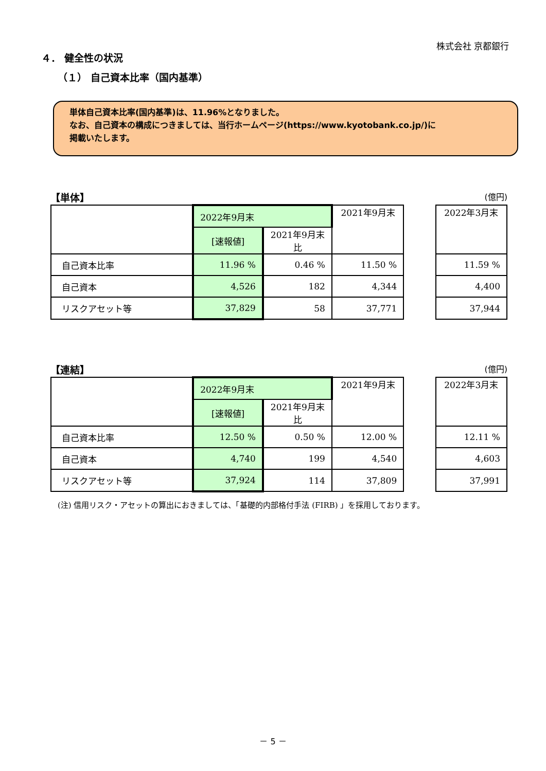株式会社 京都銀行
４． 健全性の状況
（１） 自己資本比率（国内基準）
単体自己資本比率(国内基準)は、11.96%となりました。
なお、自己資本の構成につきましては、当行ホームページ(https://www.kyotobank.co.jp/)に
掲載いたします。
【単体】 (億円)
| | 2022年9月末 | | 2021年9月末 | | 2022年3月末 |
| | [速報値] | 2021年9月末比 | | | |
| 自己資本比率 | 11.96 % | 0.46 % | 11.50 % | | 11.59 % |
| 自己資本 | 4,526 | 182 | 4,344 | | 4,400 |
| リスクアセット等 | 37,829 | 58 | 37,771 | | 37,944 |
【連結】 (億円)
| | 2022年9月末 | | 2021年9月末 | | 2022年3月末 |
| | [速報値] | 2021年9月末比 | | | |
| 自己資本比率 | 12.50 % | 0.50 % | 12.00 % | | 12.11 % |
| 自己資本 | 4,740 | 199 | 4,540 | | 4,603 |
| リスクアセット等 | 37,924 | 114 | 37,809 | | 37,991 |
(注) 信用リスク・アセットの算出におきましては、「基礎的内部格付手法 (FIRB) 」を採用しております。
－ 5 －